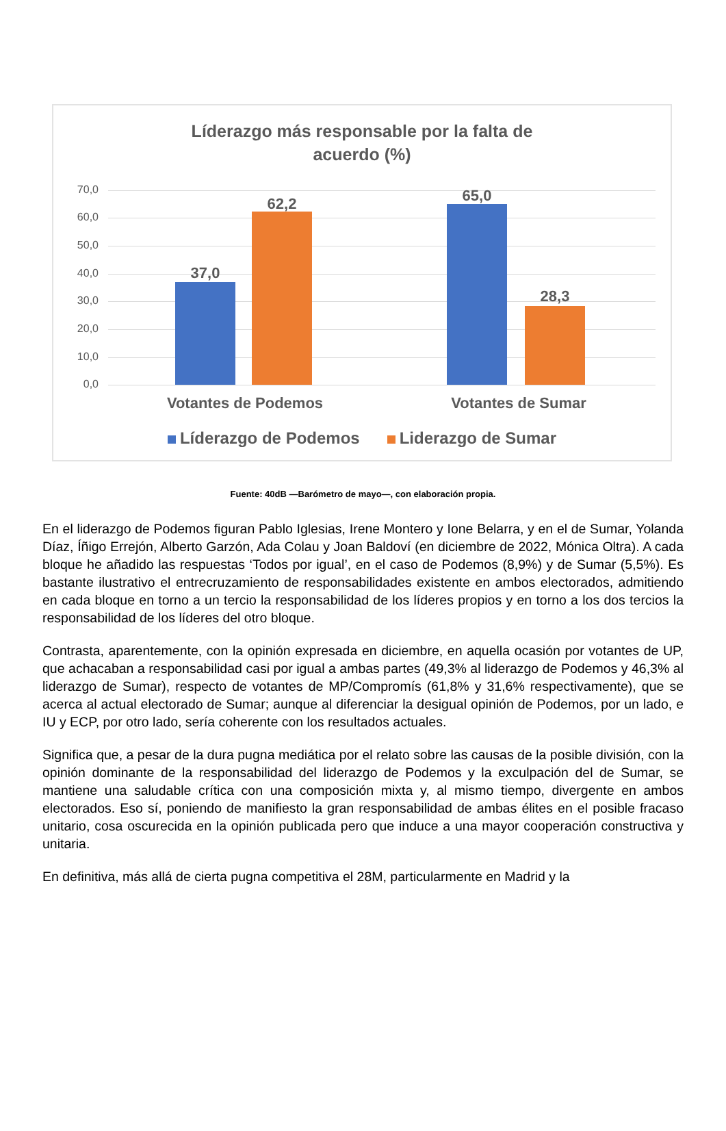Líderazgo más responsable por la falta de
acuerdo (%)
70,0
60,0
50,0
40,0
30,0
20,0
10,0
0,0
37,0
62,2 65,0
28,3
Votantes de Podemos Votantes de Sumar
Líderazgo de Podemos Liderazgo de Sumar
Fuente: 40dB —Barómetro de mayo—, con elaboración propia.
En el liderazgo de Podemos figuran Pablo Iglesias, Irene Montero y Ione Belarra, y en el de Sumar, Yolanda Díaz, Íñigo Errejón, Alberto Garzón, Ada Colau y Joan Baldoví (en diciembre de 2022, Mónica Oltra). A cada bloque he añadido las respuestas ‘Todos por igual’, en el caso de Podemos (8,9%) y de Sumar (5,5%). Es bastante ilustrativo el entrecruzamiento de responsabilidades existente en ambos electorados, admitiendo en cada bloque en torno a un tercio la responsabilidad de los líderes propios y en torno a los dos tercios la responsabilidad de los líderes del otro bloque.
Contrasta, aparentemente, con la opinión expresada en diciembre, en aquella ocasión por votantes de UP, que achacaban a responsabilidad casi por igual a ambas partes (49,3% al liderazgo de Podemos y 46,3% al liderazgo de Sumar), respecto de votantes de MP/Compromís (61,8% y 31,6% respectivamente), que se acerca al actual electorado de Sumar; aunque al diferenciar la desigual opinión de Podemos, por un lado, e IU y ECP, por otro lado, sería coherente con los resultados actuales.
Significa que, a pesar de la dura pugna mediática por el relato sobre las causas de la posible división, con la opinión dominante de la responsabilidad del liderazgo de Podemos y la exculpación del de Sumar, se mantiene una saludable crítica con una composición mixta y, al mismo tiempo, divergente en ambos electorados. Eso sí, poniendo de manifiesto la gran responsabilidad de ambas élites en el posible fracaso unitario, cosa oscurecida en la opinión publicada pero que induce a una mayor cooperación constructiva y unitaria.
En definitiva, más allá de cierta pugna competitiva el 28M, particularmente en Madrid y la